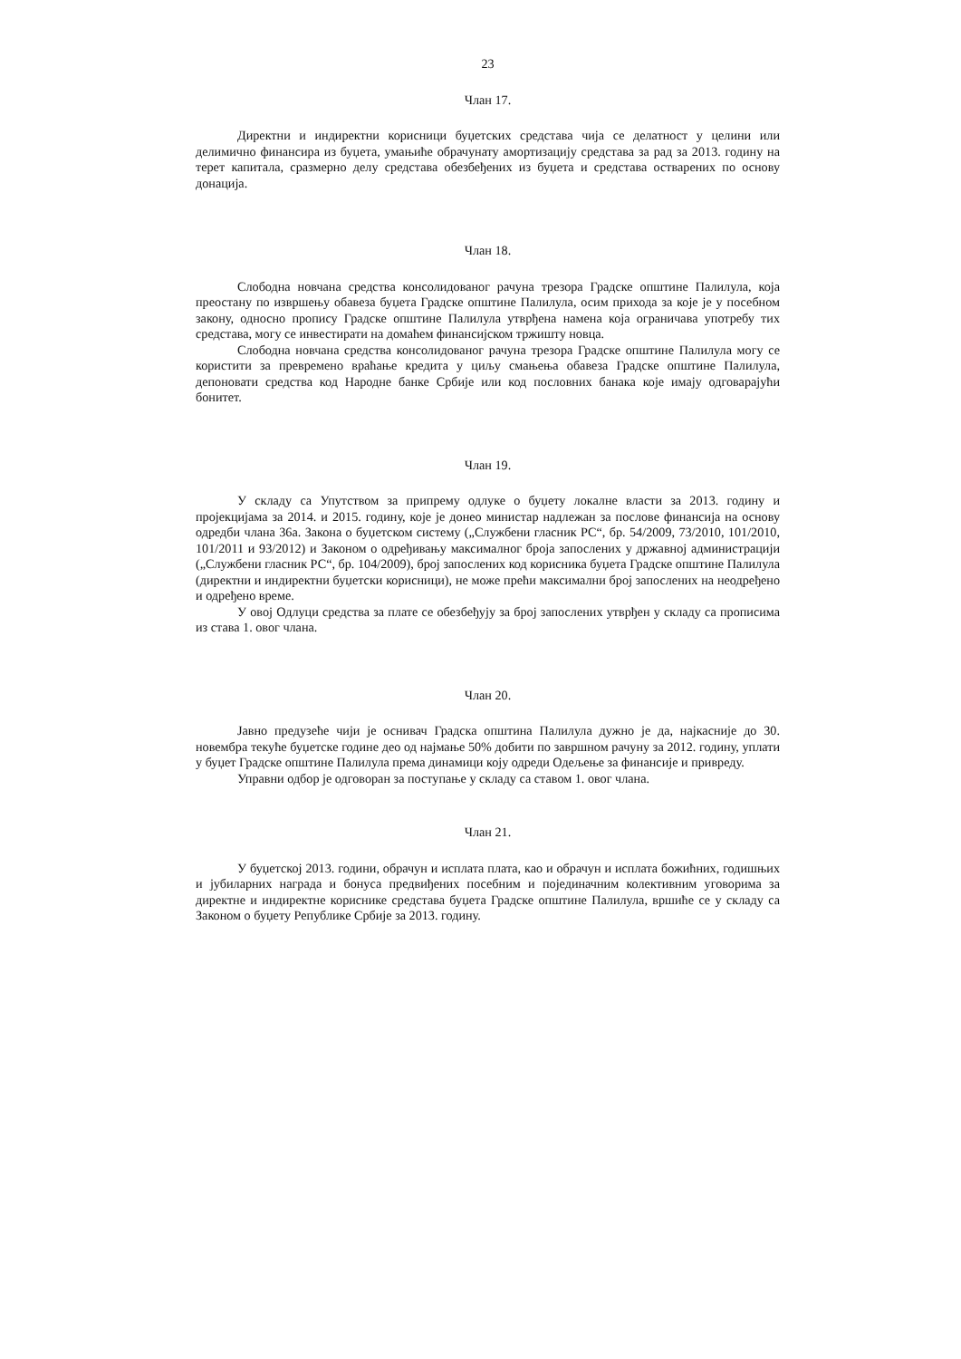23
Члан 17.
Директни и индиректни корисници буџетских средстава чија се делатност у целини или делимично финансира из буџета, умањиће обрачунату амортизацију средстава за рад за 2013. годину на терет капитала, сразмерно делу средстава обезбеђених из буџета и средстава остварених по основу донација.
Члан 18.
Слободна новчана средства консолидованог рачуна трезора Градске општине Палилула, која преостану по извршењу обавеза буџета Градске општине Палилула, осим прихода за које је у посебном закону, односно пропису Градске општине Палилула утврђена намена која ограничава употребу тих средстава, могу се инвестирати на домаћем финансијском тржишту новца.
Слободна новчана средства консолидованог рачуна трезора Градске општине Палилула могу се користити за превремено враћање кредита у циљу смањења обавеза Градске општине Палилула, депоновати средства код Народне банке Србије или код пословних банака које имају одговарајући бонитет.
Члан 19.
У складу са Упутством за припрему одлуке о буџету локалне власти за 2013. годину и пројекцијама за 2014. и 2015. годину, које је донео министар надлежан за послове финансија на основу одредби члана 36а. Закона о буџетском систему („Службени гласник РС“, бр. 54/2009, 73/2010, 101/2010, 101/2011 и 93/2012) и Законом о одређивању максималног броја запослених у државној администрацији („Службени гласник РС“, бр. 104/2009), број запослених код корисника буџета Градске општине Палилула (директни и индиректни буџетски корисници), не може прећи максимални број запослених на неодређено и одређено време.
У овој Одлуци средства за плате се обезбеђују за број запослених утврђен у складу са прописима из става 1. овог члана.
Члан 20.
Јавно предузеће чији је оснивач Градска општина Палилула дужно је да, најкасније до 30. новембра текуће буџетске године део од најмање 50% добити по завршном рачуну за 2012. годину, уплати у буџет Градске општине Палилула према динамици коју одреди Одељење за финансије и привреду.
Управни одбор је одговоран за поступање у складу са ставом 1. овог члана.
Члан 21.
У буџетској 2013. години, обрачун и исплата плата, као и обрачун и исплата божићних, годишњих и јубиларних награда и бонуса предвиђених посебним и појединачним колективним уговорима за директне и индиректне кориснике средстава буџета Градске општине Палилула, вршиће се у складу са Законом о буџету Републике Србије за 2013. годину.